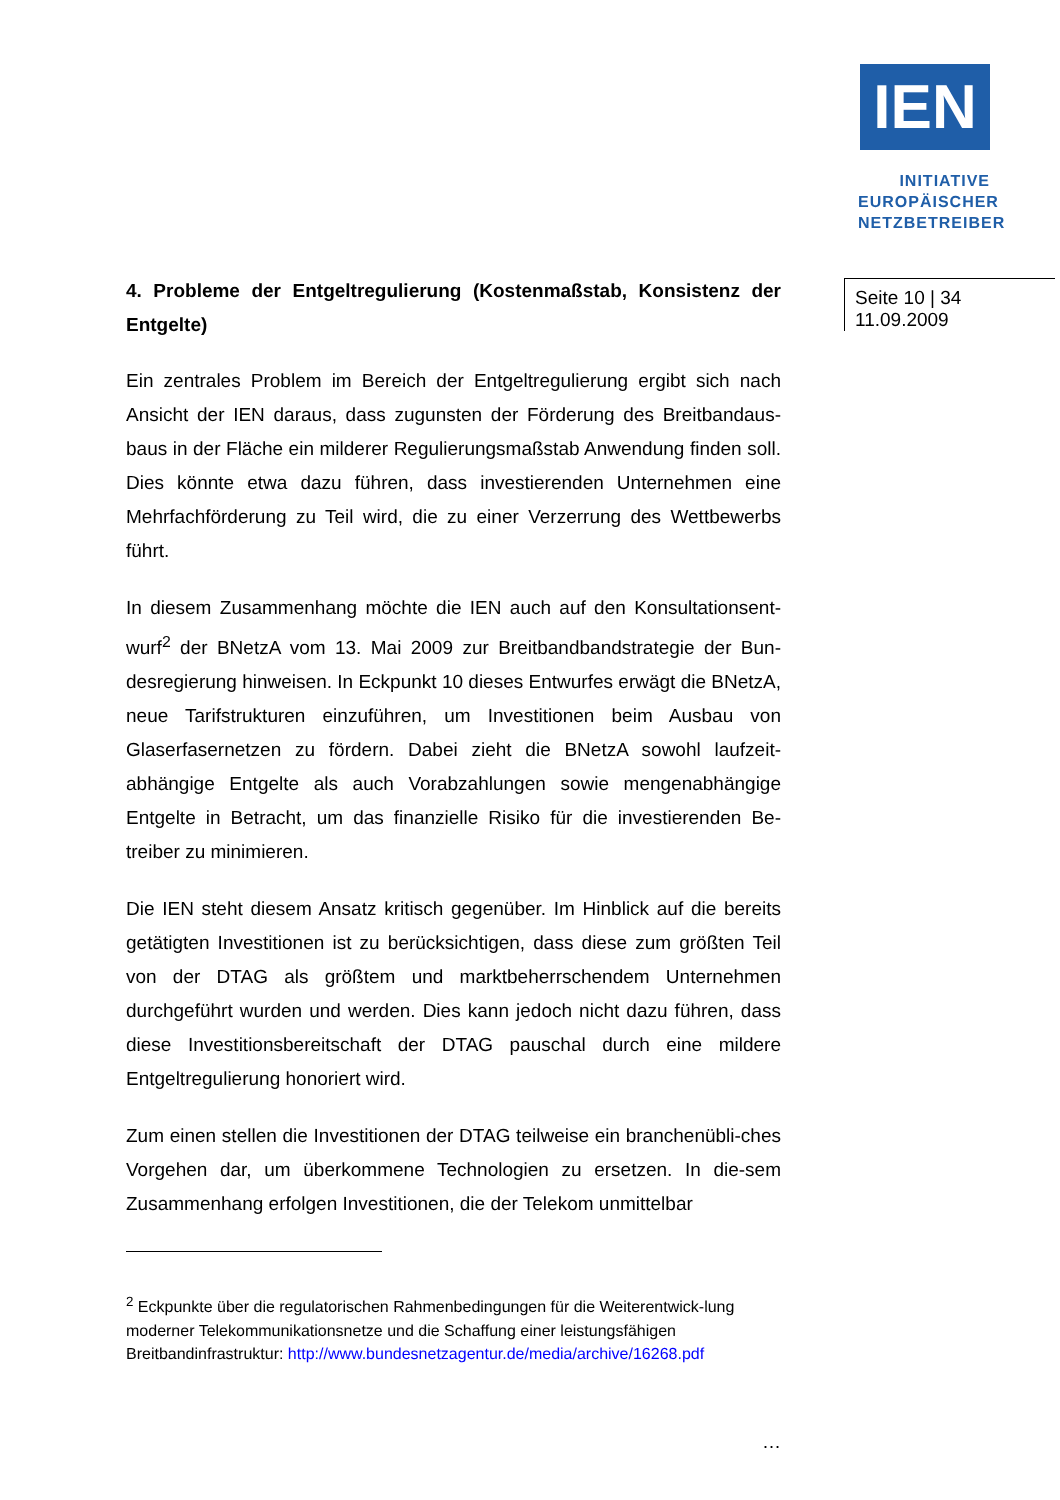IEN
INITIATIVE
EUROPÄISCHER
NETZBETREIBER
Seite 10 | 34
11.09.2009
4. Probleme der Entgeltregulierung (Kostenmaßstab, Konsistenz der Entgelte)
Ein zentrales Problem im Bereich der Entgeltregulierung ergibt sich nach Ansicht der IEN daraus, dass zugunsten der Förderung des Breitbandaus-baus in der Fläche ein milderer Regulierungsmaßstab Anwendung finden soll. Dies könnte etwa dazu führen, dass investierenden Unternehmen eine Mehrfachförderung zu Teil wird, die zu einer Verzerrung des Wettbewerbs führt.
In diesem Zusammenhang möchte die IEN auch auf den Konsultationsent-wurf<sup>2</sup> der BNetzA vom 13. Mai 2009 zur Breitbandbandstrategie der Bun-desregierung hinweisen. In Eckpunkt 10 dieses Entwurfes erwägt die BNetzA, neue Tarifstrukturen einzuführen, um Investitionen beim Ausbau von Glaserfasernetzen zu fördern. Dabei zieht die BNetzA sowohl laufzeit-abhängige Entgelte als auch Vorabzahlungen sowie mengenabhängige Entgelte in Betracht, um das finanzielle Risiko für die investierenden Be-treiber zu minimieren.
Die IEN steht diesem Ansatz kritisch gegenüber. Im Hinblick auf die bereits getätigten Investitionen ist zu berücksichtigen, dass diese zum größten Teil von der DTAG als größtem und marktbeherrschendem Unternehmen durchgeführt wurden und werden. Dies kann jedoch nicht dazu führen, dass diese Investitionsbereitschaft der DTAG pauschal durch eine mildere Entgeltregulierung honoriert wird.
Zum einen stellen die Investitionen der DTAG teilweise ein branchenübli-ches Vorgehen dar, um überkommene Technologien zu ersetzen. In die-sem Zusammenhang erfolgen Investitionen, die der Telekom unmittelbar
<sup>2</sup> Eckpunkte über die regulatorischen Rahmenbedingungen für die Weiterentwick-lung moderner Telekommunikationsnetze und die Schaffung einer leistungsfähigen Breitbandinfrastruktur: http://www.bundesnetzagentur.de/media/archive/16268.pdf
…